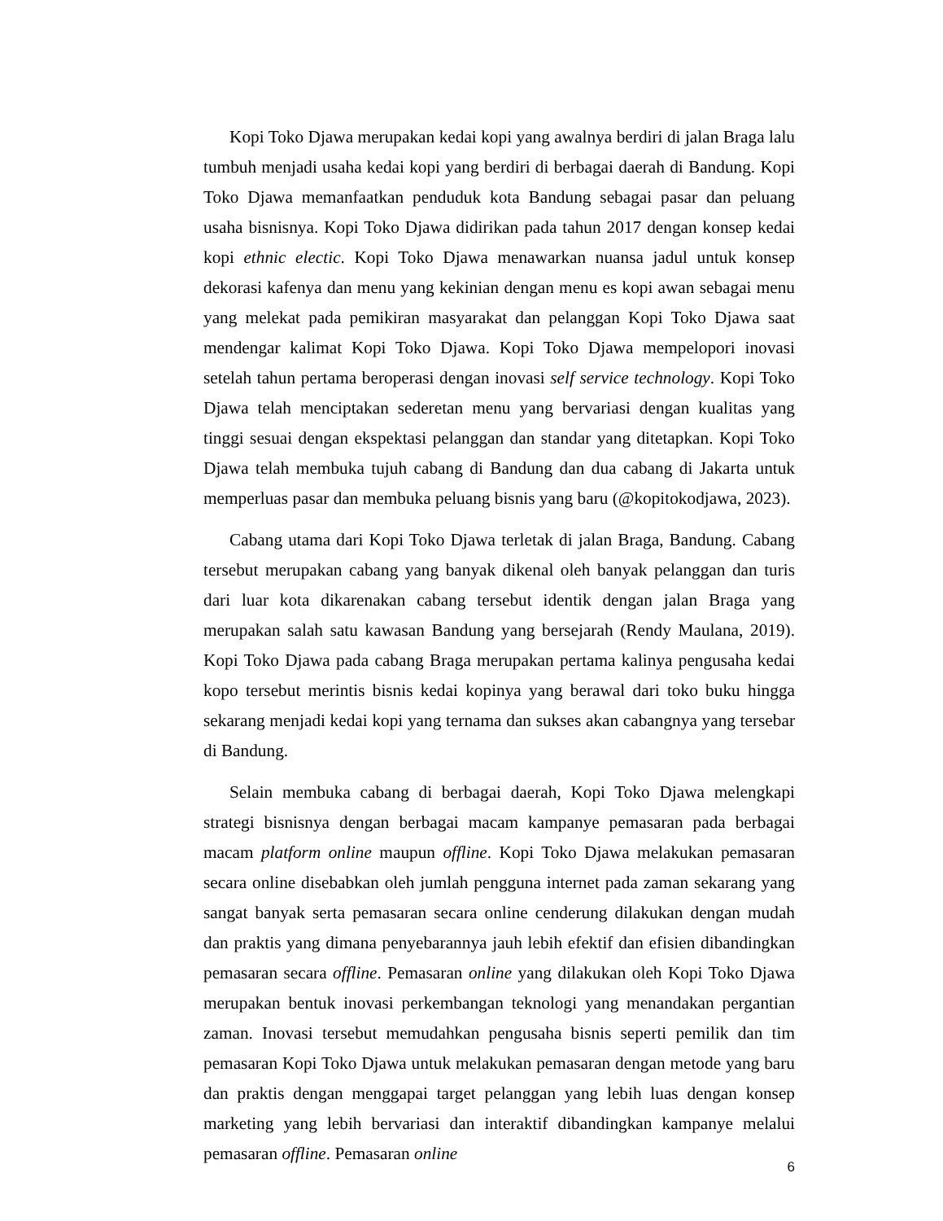Kopi Toko Djawa merupakan kedai kopi yang awalnya berdiri di jalan Braga lalu tumbuh menjadi usaha kedai kopi yang berdiri di berbagai daerah di Bandung. Kopi Toko Djawa memanfaatkan penduduk kota Bandung sebagai pasar dan peluang usaha bisnisnya. Kopi Toko Djawa didirikan pada tahun 2017 dengan konsep kedai kopi ethnic electic. Kopi Toko Djawa menawarkan nuansa jadul untuk konsep dekorasi kafenya dan menu yang kekinian dengan menu es kopi awan sebagai menu yang melekat pada pemikiran masyarakat dan pelanggan Kopi Toko Djawa saat mendengar kalimat Kopi Toko Djawa. Kopi Toko Djawa mempelopori inovasi setelah tahun pertama beroperasi dengan inovasi self service technology. Kopi Toko Djawa telah menciptakan sederetan menu yang bervariasi dengan kualitas yang tinggi sesuai dengan ekspektasi pelanggan dan standar yang ditetapkan. Kopi Toko Djawa telah membuka tujuh cabang di Bandung dan dua cabang di Jakarta untuk memperluas pasar dan membuka peluang bisnis yang baru (@kopitokodjawa, 2023).
Cabang utama dari Kopi Toko Djawa terletak di jalan Braga, Bandung. Cabang tersebut merupakan cabang yang banyak dikenal oleh banyak pelanggan dan turis dari luar kota dikarenakan cabang tersebut identik dengan jalan Braga yang merupakan salah satu kawasan Bandung yang bersejarah (Rendy Maulana, 2019). Kopi Toko Djawa pada cabang Braga merupakan pertama kalinya pengusaha kedai kopo tersebut merintis bisnis kedai kopinya yang berawal dari toko buku hingga sekarang menjadi kedai kopi yang ternama dan sukses akan cabangnya yang tersebar di Bandung.
Selain membuka cabang di berbagai daerah, Kopi Toko Djawa melengkapi strategi bisnisnya dengan berbagai macam kampanye pemasaran pada berbagai macam platform online maupun offline. Kopi Toko Djawa melakukan pemasaran secara online disebabkan oleh jumlah pengguna internet pada zaman sekarang yang sangat banyak serta pemasaran secara online cenderung dilakukan dengan mudah dan praktis yang dimana penyebarannya jauh lebih efektif dan efisien dibandingkan pemasaran secara offline. Pemasaran online yang dilakukan oleh Kopi Toko Djawa merupakan bentuk inovasi perkembangan teknologi yang menandakan pergantian zaman. Inovasi tersebut memudahkan pengusaha bisnis seperti pemilik dan tim pemasaran Kopi Toko Djawa untuk melakukan pemasaran dengan metode yang baru dan praktis dengan menggapai target pelanggan yang lebih luas dengan konsep marketing yang lebih bervariasi dan interaktif dibandingkan kampanye melalui pemasaran offline. Pemasaran online
6